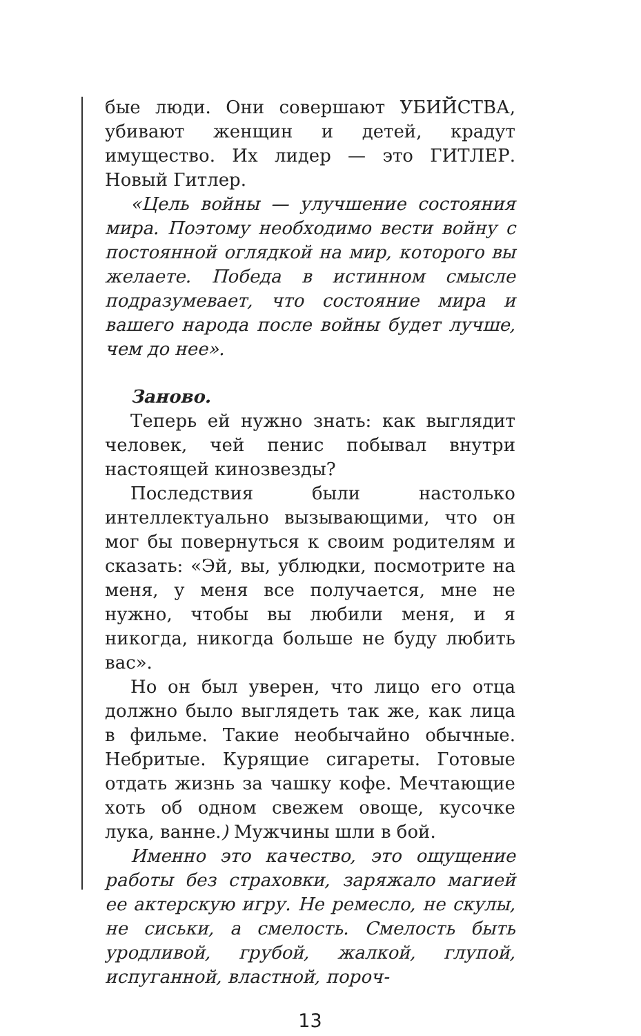бые люди. Они совершают УБИЙСТВА, убивают женщин и детей, крадут имущество. Их лидер — это ГИТЛЕР. Новый Гитлер.
«Цель войны — улучшение состояния мира. Поэтому необходимо вести войну с постоянной оглядкой на мир, которого вы желаете. Победа в истинном смысле подразумевает, что состояние мира и вашего народа после войны будет лучше, чем до нее».
Заново.
Теперь ей нужно знать: как выглядит человек, чей пенис побывал внутри настоящей кинозвезды?
Последствия были настолько интеллектуально вызывающими, что он мог бы повернуться к своим родителям и сказать: «Эй, вы, ублюдки, посмотрите на меня, у меня все получается, мне не нужно, чтобы вы любили меня, и я никогда, никогда больше не буду любить вас».
Но он был уверен, что лицо его отца должно было выглядеть так же, как лица в фильме. Такие необычайно обычные. Небритые. Курящие сигареты. Готовые отдать жизнь за чашку кофе. Мечтающие хоть об одном свежем овоще, кусочке лука, ванне.) Мужчины шли в бой.
Именно это качество, это ощущение работы без страховки, заряжало магией ее актерскую игру. Не ремесло, не скулы, не сиськи, а смелость. Смелость быть уродливой, грубой, жалкой, глупой, испуганной, властной, пороч-
13